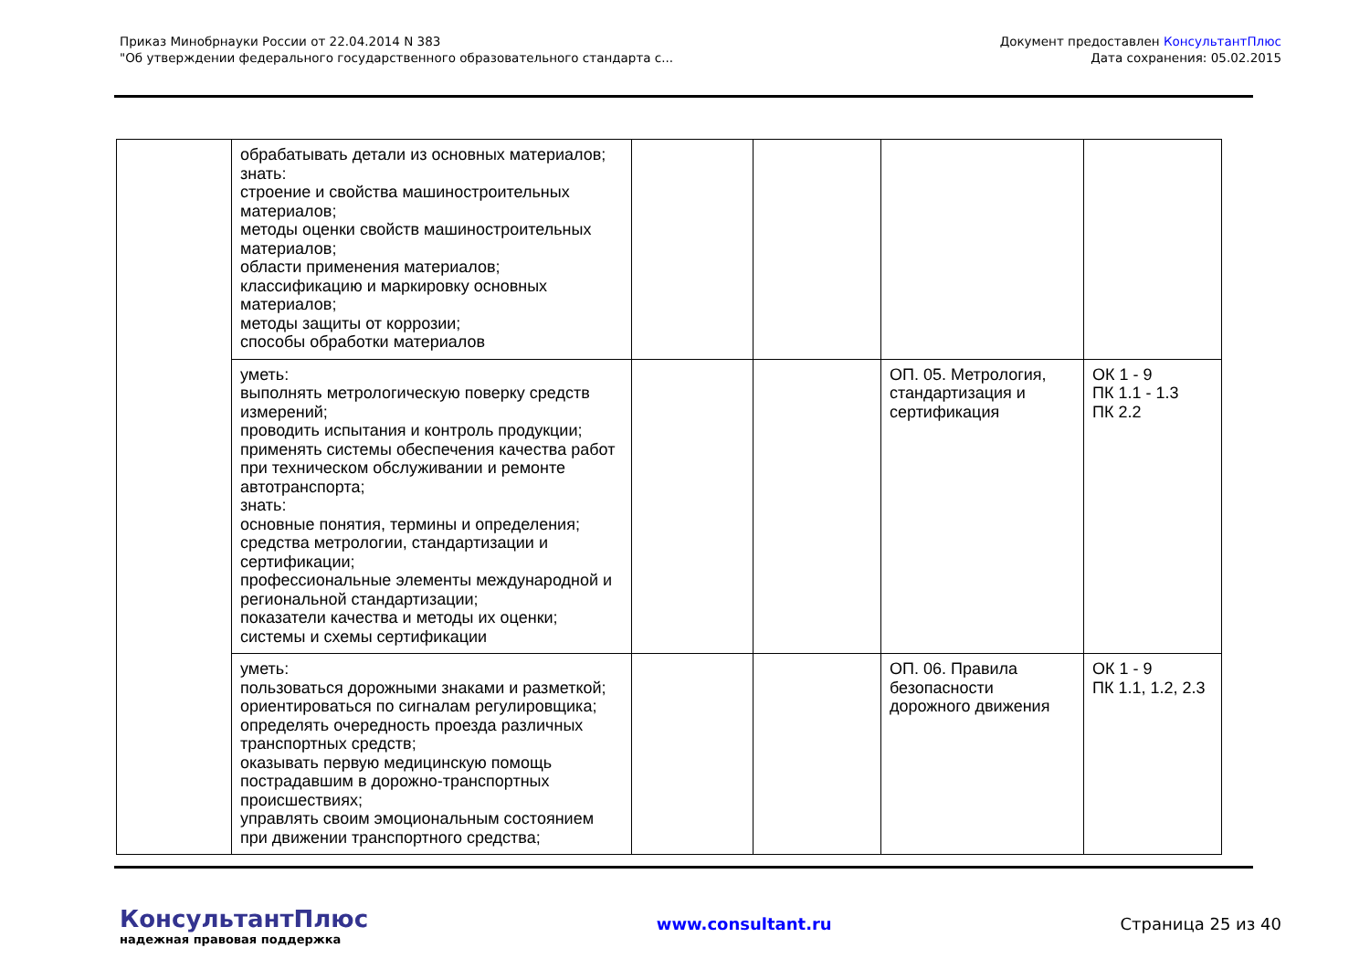Приказ Минобрнауки России от 22.04.2014 N 383
"Об утверждении федерального государственного образовательного стандарта с...
Документ предоставлен КонсультантПлюс
Дата сохранения: 05.02.2015
| | обрабатывать детали из основных материалов; знать: строение и свойства машиностроительных материалов; методы оценки свойств машиностроительных материалов; области применения материалов; классификацию и маркировку основных материалов; методы защиты от коррозии; способы обработки материалов | | | | |
| | уметь: выполнять метрологическую поверку средств измерений; проводить испытания и контроль продукции; применять системы обеспечения качества работ при техническом обслуживании и ремонте автотранспорта; знать: основные понятия, термины и определения; средства метрологии, стандартизации и сертификации; профессиональные элементы международной и региональной стандартизации; показатели качества и методы их оценки; системы и схемы сертификации | | | ОП. 05. Метрология, стандартизация и сертификация | ОК 1 - 9 ПК 1.1 - 1.3 ПК 2.2 |
| | уметь: пользоваться дорожными знаками и разметкой; ориентироваться по сигналам регулировщика; определять очередность проезда различных транспортных средств; оказывать первую медицинскую помощь пострадавшим в дорожно-транспортных происшествиях; управлять своим эмоциональным состоянием при движении транспортного средства; | | | ОП. 06. Правила безопасности дорожного движения | ОК 1 - 9 ПК 1.1, 1.2, 2.3 |
КонсультантПлюс
надежная правовая поддержка
www.consultant.ru Страница 25 из 40